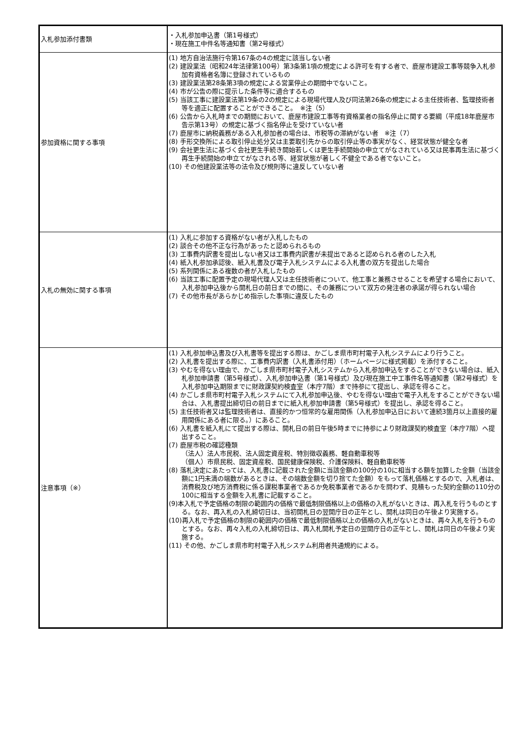| 入札参加添付書類 | ・入札参加申込書（第1号様式） ・現在施工中件名等通知書（第2号様式） |
| 参加資格に関する事項 | (1) 地方自治法施行令第167条の4の規定に該当しない者 (2) 建設業法（昭和24年法律第100号）第3条第1項の規定による許可を有する者で、鹿屋市建設工事等競争入札参加有資格者名簿に登録されているもの (3) 建設業法第28条第3項の規定による営業停止の期間中でないこと。 (4) 市が公告の際に提示した条件等に適合するもの (5) 当該工事に建設業法第19条の2の規定による現場代理人及び同法第26条の規定による主任技術者、監理技術者等を適正に配置することができること。 ※注（5） (6) 公告から入札時までの期間において、鹿屋市建設工事等有資格業者の指名停止に関する要綱（平成18年鹿屋市告示第13号）の規定に基づく指名停止を受けていない者 (7) 鹿屋市に納税義務がある入札参加者の場合は、市税等の滞納がない者 ※注（7） (8) 手形交換所による取引停止処分又は主要取引先からの取引停止等の事実がなく、経営状態が健全な者 (9) 会社更生法に基づく会社更生手続き開始若しくは更生手続開始の申立てがなされている又は民事再生法に基づく再生手続開始の申立てがなされる等、経営状態が著しく不健全である者でないこと。 (10) その他建設業法等の法令及び規則等に違反していない者 |
| 入札の無効に関する事項 | (1) 入札に参加する資格がない者が入札したもの (2) 談合その他不正な行為があったと認められるもの (3) 工事費内訳書を提出しない者又は工事費内訳書が未提出であると認められる者のした入札 (4) 紙入札参加承認後、紙入札書及び電子入札システムによる入札書の双方を提出した場合 (5) 系列関係にある複数の者が入札したもの (6) 当該工事に配置予定の現場代理人又は主任技術者について、他工事と兼務させることを希望する場合において、入札参加申込後から開札日の前日までの間に、その兼務について双方の発注者の承諾が得られない場合 (7) その他市長があらかじめ指示した事項に違反したもの |
| 注意事項（※） | (1) 入札参加申込書及び入札書等を提出する際は、かごしま県市町村電子入札システムにより行うこと。 (2) 入札書を提出する際に、工事費内訳書（入札書添付用）（ホームページに様式掲載）を添付すること。 (3) やむを得ない理由で、かごしま県市町村電子入札システムから入札参加申込をすることができない場合は、紙入札参加申請書（第5号様式）、入札参加申込書（第1号様式）及び現在施工中工事件名等通知書（第2号様式）を入札参加申込期限までに財政課契約検査室（本庁7階）まで持参にて提出し、承認を得ること。 (4) かごしま県市町村電子入札システムにて入札参加申込後、やむを得ない理由で電子入札をすることができない場合は、入札書提出締切日の前日までに紙入札参加申請書（第5号様式）を提出し、承認を得ること。 (5) 主任技術者又は監理技術者は、直接的かつ恒常的な雇用関係（入札参加申込日において連続3箇月以上直接的雇用関係にある者に限る。）にあること。 (6) 入札書を紙入札にて提出する際は、開札日の前日午後5時までに持参により財政課契約検査室（本庁7階）へ提出すること。 (7) 鹿屋市税の確認種類 （法人）法人市民税、法人固定資産税、特別徴収義務、軽自動車税等 （個人）市県民税、固定資産税、国民健康保険税、介護保険料、軽自動車税等 (8) 落札決定にあたっては、入札書に記載された金額に当該金額の100分の10に相当する額を加算した金額（当該金額に1円未満の端数があるときは、その端数金額を切り捨てた金額）をもって落札価格とするので、入札者は、消費税及び地方消費税に係る課税事業者であるか免税事業者であるかを問わず、見積もった契約金額の110分の100に相当する金額を入札書に記載すること。 (9)本入札で予定価格の制限の範囲内の価格で最低制限価格以上の価格の入札がないときは、再入札を行うものとする。なお、再入札の入札締切日は、当初開札日の翌開庁日の正午とし、開札は同日の午後より実施する。 (10)再入札で予定価格の制限の範囲内の価格で最低制限価格以上の価格の入札がないときは、再々入札を行うものとする。なお、再々入札の入札締切日は、再入札開札予定日の翌開庁日の正午とし、開札は同日の午後より実施する。 (11) その他、かごしま県市町村電子入札システム利用者共通規約による。 |